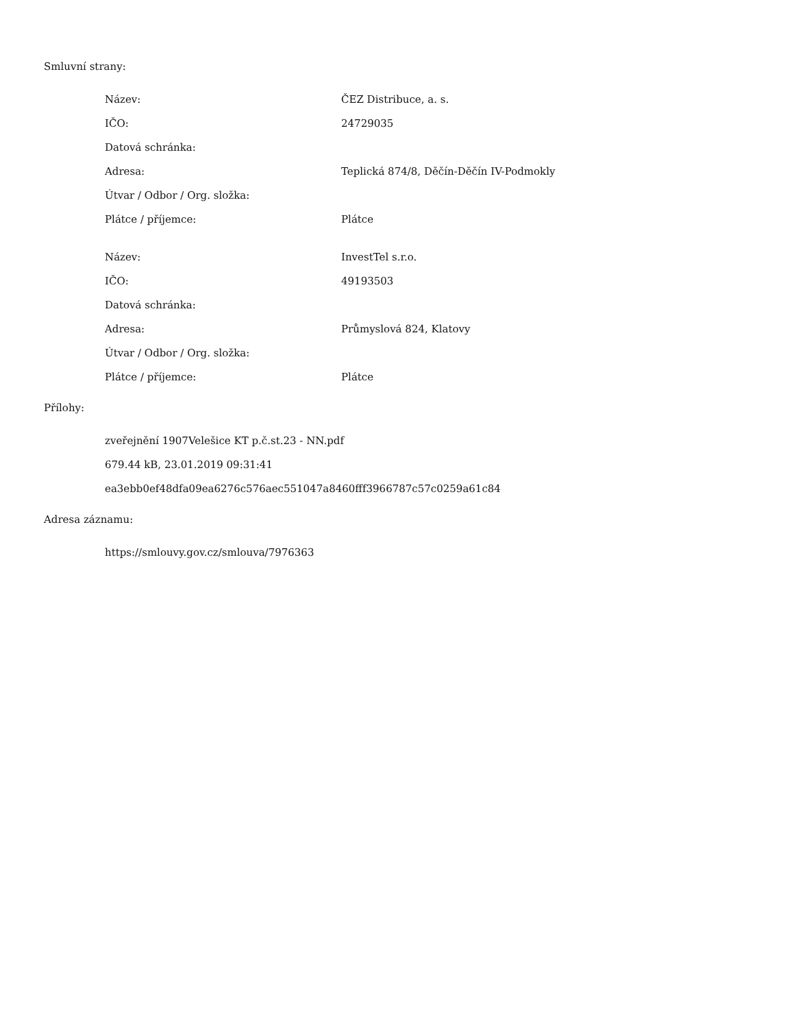Smluvní strany:
| Název: | ČEZ Distribuce, a. s. |
| IČO: | 24729035 |
| Datová schránka: | |
| Adresa: | Teplická 874/8, Děčín-Děčín IV-Podmokly |
| Útvar / Odbor / Org. složka: | |
| Plátce / příjemce: | Plátce |
| Název: | InvestTel s.r.o. |
| IČO: | 49193503 |
| Datová schránka: | |
| Adresa: | Průmyslová 824, Klatovy |
| Útvar / Odbor / Org. složka: | |
| Plátce / příjemce: | Plátce |
Přílohy:
zveřejnění 1907Velešice KT p.č.st.23 - NN.pdf
679.44 kB, 23.01.2019 09:31:41
ea3ebb0ef48dfa09ea6276c576aec551047a8460fff3966787c57c0259a61c84
Adresa záznamu:
https://smlouvy.gov.cz/smlouva/7976363